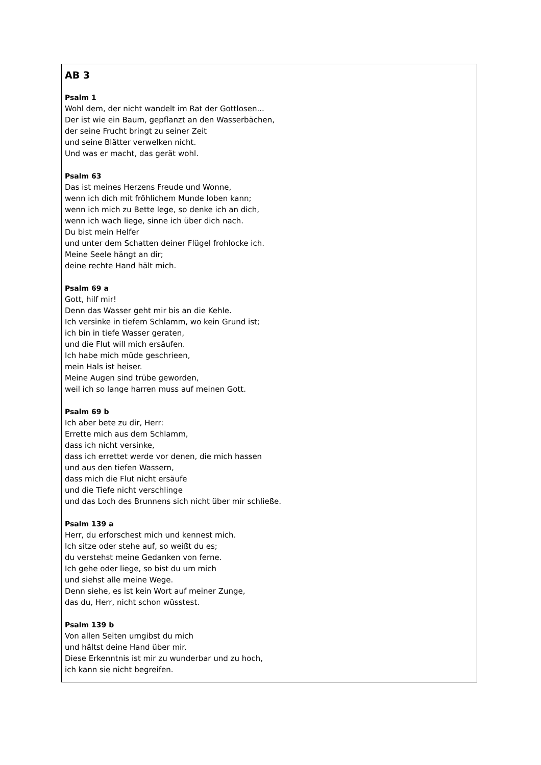AB 3
Psalm 1
Wohl dem, der nicht wandelt im Rat der Gottlosen...
Der ist wie ein Baum, gepflanzt an den Wasserbächen,
der seine Frucht bringt zu seiner Zeit
und seine Blätter verwelken nicht.
Und was er macht, das gerät wohl.
Psalm 63
Das ist meines Herzens Freude und Wonne,
wenn ich dich mit fröhlichem Munde loben kann;
wenn ich mich zu Bette lege, so denke ich an dich,
wenn ich wach liege, sinne ich über dich nach.
Du bist mein Helfer
und unter dem Schatten deiner Flügel frohlocke ich.
Meine Seele hängt an dir;
deine rechte Hand hält mich.
Psalm 69 a
Gott, hilf mir!
Denn das Wasser geht mir bis an die Kehle.
Ich versinke in tiefem Schlamm, wo kein Grund ist;
ich bin in tiefe Wasser geraten,
und die Flut will mich ersäufen.
Ich habe mich müde geschrieen,
mein Hals ist heiser.
Meine Augen sind trübe geworden,
weil ich so lange harren muss auf meinen Gott.
Psalm 69 b
Ich aber bete zu dir, Herr:
Errette mich aus dem Schlamm,
dass ich nicht versinke,
dass ich errettet werde vor denen, die mich hassen
und aus den tiefen Wassern,
dass mich die Flut nicht ersäufe
und die Tiefe nicht verschlinge
und das Loch des Brunnens sich nicht über mir schließe.
Psalm 139 a
Herr, du erforschest mich und kennest mich.
Ich sitze oder stehe auf, so weißt du es;
du verstehst meine Gedanken von ferne.
Ich gehe oder liege, so bist du um mich
und siehst alle meine Wege.
Denn siehe, es ist kein Wort auf meiner Zunge,
das du, Herr, nicht schon wüsstest.
Psalm 139 b
Von allen Seiten umgibst du mich
und hältst deine Hand über mir.
Diese Erkenntnis ist mir zu wunderbar und zu hoch,
ich kann sie nicht begreifen.